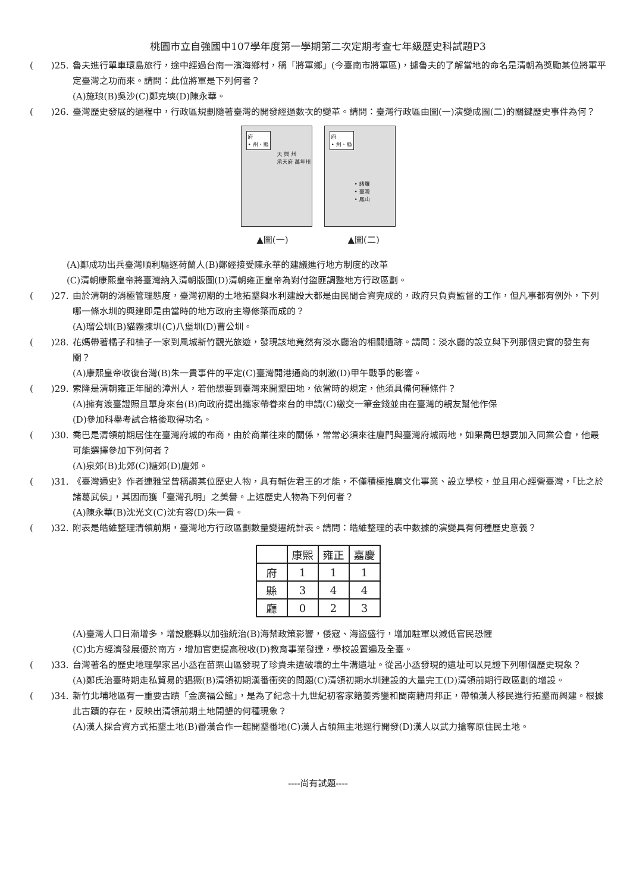桃園市立自強國中107學年度第一學期第二次定期考查七年級歷史科試題P3
(　　)25. 魯夫進行單車環島旅行，途中經過台南一濱海鄉村，稱「將軍鄉」(今臺南市將軍區)，據魯夫的了解當地的命名是清朝為獎勵某位將軍平定臺灣之功而來。請問：此位將軍是下列何者？
(A)施琅(B)吳沙(C)鄭克塽(D)陳永華。
(　　)26. 臺灣歷史發展的過程中，行政區規劃隨著臺灣的開發經過數次的變革。請問：臺灣行政區由圖(一)演變成圖(二)的關鍵歷史事件為何？
府
• 州、縣
天 興 州
承天府 萬年州
府
• 州、縣
• 諸羅
• 臺灣
• 鳳山
▲圖(一) ▲圖(二)
(A)鄭成功出兵臺灣順利驅逐荷蘭人(B)鄭經接受陳永華的建議進行地方制度的改革
(C)清朝康熙皇帝將臺灣納入清朝版圖(D)清朝雍正皇帝為對付盜匪調整地方行政區劃。
(　　)27. 由於清朝的消極管理態度，臺灣初期的土地拓墾與水利建設大都是由民間合資完成的，政府只負責監督的工作，但凡事都有例外，下列哪一條水圳的興建即是由當時的地方政府主導修築而成的？
(A)瑠公圳(B)貓霧捒圳(C)八堡圳(D)曹公圳。
(　　)28. 花媽帶著橘子和柚子一家到風城新竹觀光旅遊，發現該地竟然有淡水廳治的相關遺跡。請問：淡水廳的設立與下列那個史實的發生有關？
(A)康熙皇帝收復台灣(B)朱一貴事件的平定(C)臺灣開港通商的刺激(D)甲午戰爭的影響。
(　　)29. 索隆是清朝雍正年間的漳州人，若他想要到臺灣來開墾田地，依當時的規定，他須具備何種條件？
(A)擁有渡臺證照且單身來台(B)向政府提出攜家帶眷來台的申請(C)繳交一筆金錢並由在臺灣的親友幫他作保
(D)參加科舉考試合格後取得功名。
(　　)30. 喬巴是清領前期居住在臺灣府城的布商，由於商業往來的關係，常常必須來往廈門與臺灣府城兩地，如果喬巴想要加入同業公會，他最可能選擇參加下列何者？
(A)泉郊(B)北郊(C)糖郊(D)廈郊。
(　　)31. 《臺灣通史》作者連雅堂曾稱讚某位歷史人物，具有輔佐君王的才能，不僅積極推廣文化事業、設立學校，並且用心經營臺灣，「比之於諸葛武侯」，其因而獲「臺灣孔明」之美譽。上述歷史人物為下列何者？
(A)陳永華(B)沈光文(C)沈有容(D)朱一貴。
(　　)32. 附表是皓維整理清領前期，臺灣地方行政區劃數量變遷統計表。請問：皓維整理的表中數據的演變具有何種歷史意義？
| | 康熙 | 雍正 | 嘉慶 |
| --- | --- | --- | --- |
| 府 | 1 | 1 | 1 |
| 縣 | 3 | 4 | 4 |
| 廳 | 0 | 2 | 3 |
(A)臺灣人口日漸增多，增設廳縣以加強統治(B)海禁政策影響，倭寇、海盜盛行，增加駐軍以減低官民恐懼
(C)北方經濟發展優於南方，增加官吏提高稅收(D)教育事業發達，學校設置遍及全臺。
(　　)33. 台灣著名的歷史地理學家呂小丞在苗栗山區發現了珍貴未遭破壞的土牛溝遺址。從呂小丞發現的遺址可以見證下列哪個歷史現象？
(A)鄭氏治臺時期走私貿易的猖獗(B)清領初期漢番衝突的問題(C)清領初期水圳建設的大量完工(D)清領前期行政區劃的增設。
(　　)34. 新竹北埔地區有一重要古蹟「金廣福公館」，是為了紀念十九世紀初客家籍姜秀鑾和閩南籍周邦正，帶領漢人移民進行拓墾而興建。根據此古蹟的存在，反映出清領前期土地開墾的何種現象？
(A)漢人採合資方式拓墾土地(B)番漢合作一起開墾番地(C)漢人占領無主地逕行開發(D)漢人以武力搶奪原住民土地。
----尚有試題----